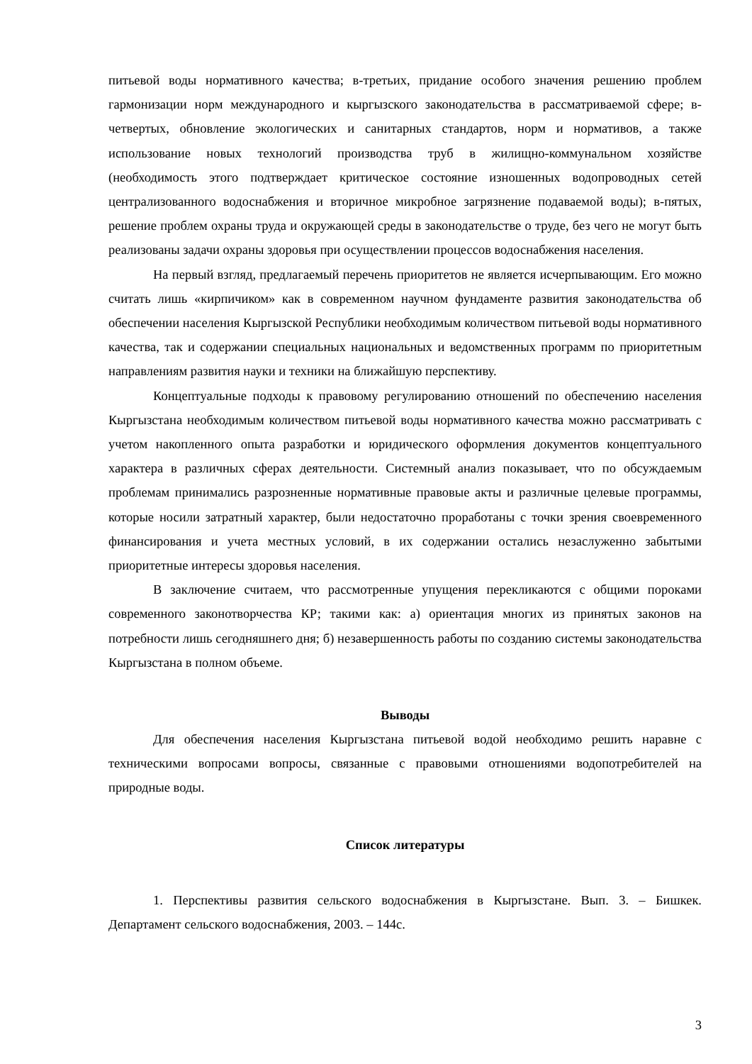питьевой воды нормативного качества; в-третьих, придание особого значения решению проблем гармонизации норм международного и кыргызского законодательства в рассматриваемой сфере; в-четвертых, обновление экологических и санитарных стандартов, норм и нормативов, а также использование новых технологий производства труб в жилищно-коммунальном хозяйстве (необходимость этого подтверждает критическое состояние изношенных водопроводных сетей централизованного водоснабжения и вторичное микробное загрязнение подаваемой воды); в-пятых, решение проблем охраны труда и окружающей среды в законодательстве о труде, без чего не могут быть реализованы задачи охраны здоровья при осуществлении процессов водоснабжения населения.
На первый взгляд, предлагаемый перечень приоритетов не является исчерпывающим. Его можно считать лишь «кирпичиком» как в современном научном фундаменте развития законодательства об обеспечении населения Кыргызской Республики необходимым количеством питьевой воды нормативного качества, так и содержании специальных национальных и ведомственных программ по приоритетным направлениям развития науки и техники на ближайшую перспективу.
Концептуальные подходы к правовому регулированию отношений по обеспечению населения Кыргызстана необходимым количеством питьевой воды нормативного качества можно рассматривать с учетом накопленного опыта разработки и юридического оформления документов концептуального характера в различных сферах деятельности. Системный анализ показывает, что по обсуждаемым проблемам принимались разрозненные нормативные правовые акты и различные целевые программы, которые носили затратный характер, были недостаточно проработаны с точки зрения своевременного финансирования и учета местных условий, в их содержании остались незаслуженно забытыми приоритетные интересы здоровья населения.
В заключение считаем, что рассмотренные упущения перекликаются с общими пороками современного законотворчества КР; такими как: а) ориентация многих из принятых законов на потребности лишь сегодняшнего дня; б) незавершенность работы по созданию системы законодательства Кыргызстана в полном объеме.
Выводы
Для обеспечения населения Кыргызстана питьевой водой необходимо решить наравне с техническими вопросами вопросы, связанные с правовыми отношениями водопотребителей на природные воды.
Список литературы
1. Перспективы развития сельского водоснабжения в Кыргызстане. Вып. 3. – Бишкек. Департамент сельского водоснабжения, 2003. – 144с.
3